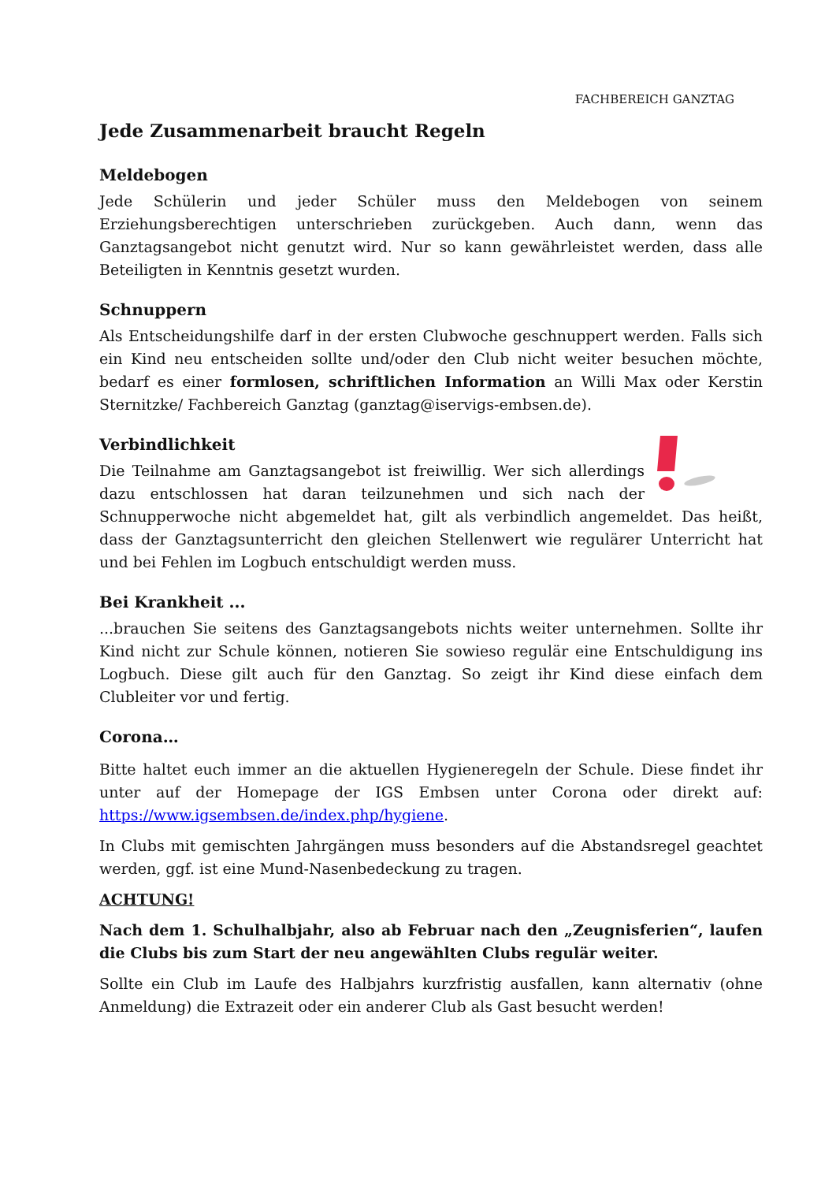FACHBEREICH GANZTAG
Jede Zusammenarbeit braucht Regeln
Meldebogen
Jede Schülerin und jeder Schüler muss den Meldebogen von seinem Erziehungsberechtigen unterschrieben zurückgeben. Auch dann, wenn das Ganztagsangebot nicht genutzt wird. Nur so kann gewährleistet werden, dass alle Beteiligten in Kenntnis gesetzt wurden.
Schnuppern
Als Entscheidungshilfe darf in der ersten Clubwoche geschnuppert werden. Falls sich ein Kind neu entscheiden sollte und/oder den Club nicht weiter besuchen möchte, bedarf es einer formlosen, schriftlichen Information an Willi Max oder Kerstin Sternitzke/ Fachbereich Ganztag (ganztag@iservigs-embsen.de).
Verbindlichkeit
Die Teilnahme am Ganztagsangebot ist freiwillig. Wer sich allerdings dazu entschlossen hat daran teilzunehmen und sich nach der Schnupperwoche nicht abgemeldet hat, gilt als verbindlich angemeldet. Das heißt, dass der Ganztagsunterricht den gleichen Stellenwert wie regulärer Unterricht hat und bei Fehlen im Logbuch entschuldigt werden muss.
Bei Krankheit ...
...brauchen Sie seitens des Ganztagsangebots nichts weiter unternehmen. Sollte ihr Kind nicht zur Schule können, notieren Sie sowieso regulär eine Entschuldigung ins Logbuch. Diese gilt auch für den Ganztag. So zeigt ihr Kind diese einfach dem Clubleiter vor und fertig.
Corona…
Bitte haltet euch immer an die aktuellen Hygieneregeln der Schule. Diese findet ihr unter auf der Homepage der IGS Embsen unter Corona oder direkt auf: https://www.igsembsen.de/index.php/hygiene.
In Clubs mit gemischten Jahrgängen muss besonders auf die Abstandsregel geachtet werden, ggf. ist eine Mund-Nasenbedeckung zu tragen.
ACHTUNG!
Nach dem 1. Schulhalbjahr, also ab Februar nach den „Zeugnisferien“, laufen die Clubs bis zum Start der neu angewählten Clubs regulär weiter.
Sollte ein Club im Laufe des Halbjahrs kurzfristig ausfallen, kann alternativ (ohne Anmeldung) die Extrazeit oder ein anderer Club als Gast besucht werden!